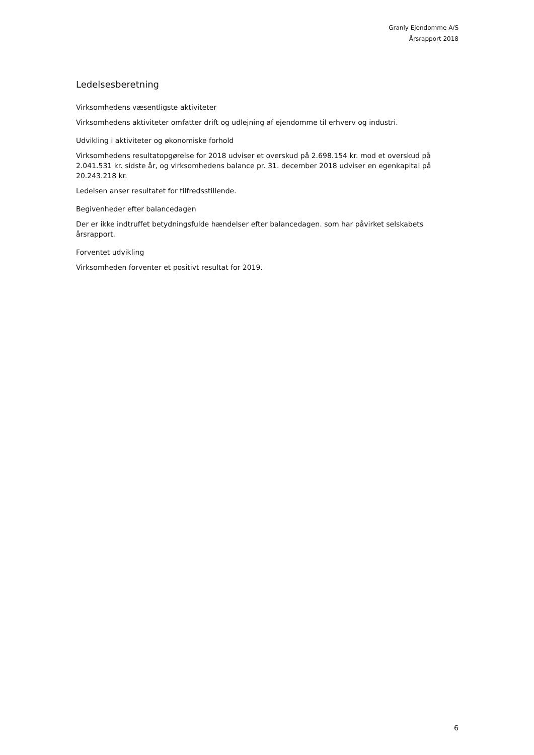Granly Ejendomme A/S
Årsrapport 2018
Ledelsesberetning
Virksomhedens væsentligste aktiviteter
Virksomhedens aktiviteter omfatter drift og udlejning af ejendomme til erhverv og industri.
Udvikling i aktiviteter og økonomiske forhold
Virksomhedens resultatopgørelse for 2018 udviser et overskud på 2.698.154 kr. mod et overskud på 2.041.531 kr. sidste år, og virksomhedens balance pr. 31. december 2018 udviser en egenkapital på 20.243.218 kr.
Ledelsen anser resultatet for tilfredsstillende.
Begivenheder efter balancedagen
Der er ikke indtruffet betydningsfulde hændelser efter balancedagen. som har påvirket selskabets årsrapport.
Forventet udvikling
Virksomheden forventer et positivt resultat for 2019.
6